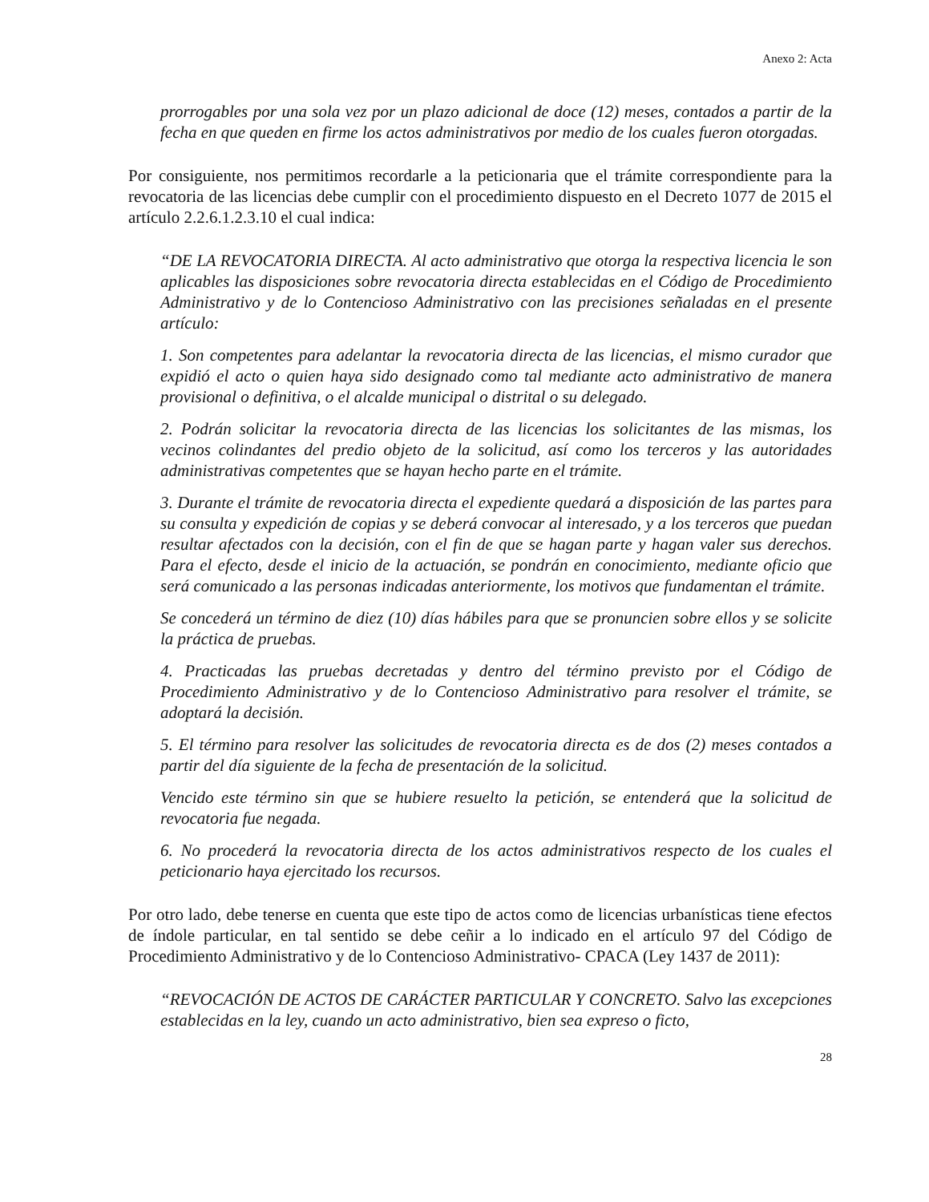Anexo 2: Acta
prorrogables por una sola vez por un plazo adicional de doce (12) meses, contados a partir de la fecha en que queden en firme los actos administrativos por medio de los cuales fueron otorgadas.
Por consiguiente, nos permitimos recordarle a la peticionaria que el trámite correspondiente para la revocatoria de las licencias debe cumplir con el procedimiento dispuesto en el Decreto 1077 de 2015 el artículo 2.2.6.1.2.3.10 el cual indica:
“DE LA REVOCATORIA DIRECTA. Al acto administrativo que otorga la respectiva licencia le son aplicables las disposiciones sobre revocatoria directa establecidas en el Código de Procedimiento Administrativo y de lo Contencioso Administrativo con las precisiones señaladas en el presente artículo:
1. Son competentes para adelantar la revocatoria directa de las licencias, el mismo curador que expidió el acto o quien haya sido designado como tal mediante acto administrativo de manera provisional o definitiva, o el alcalde municipal o distrital o su delegado.
2. Podrán solicitar la revocatoria directa de las licencias los solicitantes de las mismas, los vecinos colindantes del predio objeto de la solicitud, así como los terceros y las autoridades administrativas competentes que se hayan hecho parte en el trámite.
3. Durante el trámite de revocatoria directa el expediente quedará a disposición de las partes para su consulta y expedición de copias y se deberá convocar al interesado, y a los terceros que puedan resultar afectados con la decisión, con el fin de que se hagan parte y hagan valer sus derechos. Para el efecto, desde el inicio de la actuación, se pondrán en conocimiento, mediante oficio que será comunicado a las personas indicadas anteriormente, los motivos que fundamentan el trámite.
Se concederá un término de diez (10) días hábiles para que se pronuncien sobre ellos y se solicite la práctica de pruebas.
4. Practicadas las pruebas decretadas y dentro del término previsto por el Código de Procedimiento Administrativo y de lo Contencioso Administrativo para resolver el trámite, se adoptará la decisión.
5. El término para resolver las solicitudes de revocatoria directa es de dos (2) meses contados a partir del día siguiente de la fecha de presentación de la solicitud.
Vencido este término sin que se hubiere resuelto la petición, se entenderá que la solicitud de revocatoria fue negada.
6. No procederá la revocatoria directa de los actos administrativos respecto de los cuales el peticionario haya ejercitado los recursos.
Por otro lado, debe tenerse en cuenta que este tipo de actos como de licencias urbanísticas tiene efectos de índole particular, en tal sentido se debe ceñir a lo indicado en el artículo 97 del Código de Procedimiento Administrativo y de lo Contencioso Administrativo- CPACA (Ley 1437 de 2011):
“REVOCACIÓN DE ACTOS DE CARÁCTER PARTICULAR Y CONCRETO. Salvo las excepciones establecidas en la ley, cuando un acto administrativo, bien sea expreso o ficto,
28